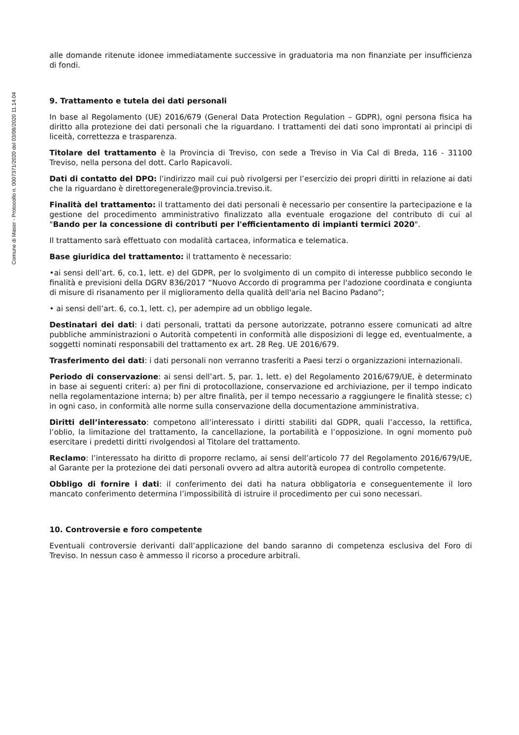Comune di Maser - Protocollo n. 0007371/2020 del 03/08/2020 11.14.04
alle domande ritenute idonee immediatamente successive in graduatoria ma non finanziate per insufficienza di fondi.
9. Trattamento e tutela dei dati personali
In base al Regolamento (UE) 2016/679 (General Data Protection Regulation – GDPR), ogni persona fisica ha diritto alla protezione dei dati personali che la riguardano. I trattamenti dei dati sono improntati ai principi di liceità, correttezza e trasparenza.
Titolare del trattamento è la Provincia di Treviso, con sede a Treviso in Via Cal di Breda, 116 - 31100 Treviso, nella persona del dott. Carlo Rapicavoli.
Dati di contatto del DPO: l’indirizzo mail cui può rivolgersi per l’esercizio dei propri diritti in relazione ai dati che la riguardano è direttoregenerale@provincia.treviso.it.
Finalità del trattamento: il trattamento dei dati personali è necessario per consentire la partecipazione e la gestione del procedimento amministrativo finalizzato alla eventuale erogazione del contributo di cui al "Bando per la concessione di contributi per l'efficientamento di impianti termici 2020".
Il trattamento sarà effettuato con modalità cartacea, informatica e telematica.
Base giuridica del trattamento: il trattamento è necessario:
•ai sensi dell’art. 6, co.1, lett. e) del GDPR, per lo svolgimento di un compito di interesse pubblico secondo le finalità e previsioni della DGRV 836/2017 “Nuovo Accordo di programma per l'adozione coordinata e congiunta di misure di risanamento per il miglioramento della qualità dell'aria nel Bacino Padano”;
• ai sensi dell’art. 6, co.1, lett. c), per adempire ad un obbligo legale.
Destinatari dei dati: i dati personali, trattati da persone autorizzate, potranno essere comunicati ad altre pubbliche amministrazioni o Autorità competenti in conformità alle disposizioni di legge ed, eventualmente, a soggetti nominati responsabili del trattamento ex art. 28 Reg. UE 2016/679.
Trasferimento dei dati: i dati personali non verranno trasferiti a Paesi terzi o organizzazioni internazionali.
Periodo di conservazione: ai sensi dell’art. 5, par. 1, lett. e) del Regolamento 2016/679/UE, è determinato in base ai seguenti criteri: a) per fini di protocollazione, conservazione ed archiviazione, per il tempo indicato nella regolamentazione interna; b) per altre finalità, per il tempo necessario a raggiungere le finalità stesse; c) in ogni caso, in conformità alle norme sulla conservazione della documentazione amministrativa.
Diritti dell’interessato: competono all’interessato i diritti stabiliti dal GDPR, quali l’accesso, la rettifica, l’oblio, la limitazione del trattamento, la cancellazione, la portabilità e l’opposizione. In ogni momento può esercitare i predetti diritti rivolgendosi al Titolare del trattamento.
Reclamo: l’interessato ha diritto di proporre reclamo, ai sensi dell’articolo 77 del Regolamento 2016/679/UE, al Garante per la protezione dei dati personali ovvero ad altra autorità europea di controllo competente.
Obbligo di fornire i dati: il conferimento dei dati ha natura obbligatoria e conseguentemente il loro mancato conferimento determina l’impossibilità di istruire il procedimento per cui sono necessari.
10. Controversie e foro competente
Eventuali controversie derivanti dall’applicazione del bando saranno di competenza esclusiva del Foro di Treviso. In nessun caso è ammesso il ricorso a procedure arbitrali.